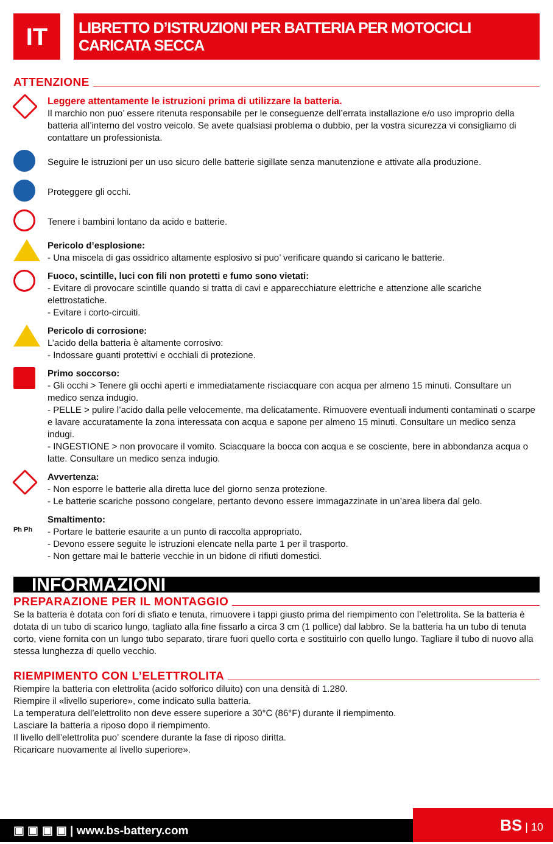IT
LIBRETTO D’ISTRUZIONI PER BATTERIA PER MOTOCICLI CARICATA SECCA
ATTENZIONE
Leggere attentamente le istruzioni prima di utilizzare la batteria.
Il marchio non puo’ essere ritenuta responsabile per le conseguenze dell’errata installazione e/o uso improprio della batteria all’interno del vostro veicolo. Se avete qualsiasi problema o dubbio, per la vostra sicurezza vi consigliamo di contattare un professionista.
Seguire le istruzioni per un uso sicuro delle batterie sigillate senza manutenzione e attivate alla produzione.
Proteggere gli occhi.
Tenere i bambini lontano da acido e batterie.
Pericolo d’esplosione:
- Una miscela di gas ossidrico altamente esplosivo si puo’ verificare quando si caricano le batterie.
Fuoco, scintille, luci con fili non protetti e fumo sono vietati:
- Evitare di provocare scintille quando si tratta di cavi e apparecchiature elettriche e attenzione alle scariche elettrostatiche.
- Evitare i corto-circuiti.
Pericolo di corrosione:
L’acido della batteria è altamente corrosivo:
- Indossare guanti protettivi e occhiali di protezione.
Primo soccorso:
- Gli occhi > Tenere gli occhi aperti e immediatamente risciacquare con acqua per almeno 15 minuti. Consultare un medico senza indugio.
- PELLE > pulire l’acido dalla pelle velocemente, ma delicatamente. Rimuovere eventuali indumenti contaminati o scarpe e lavare accuratamente la zona interessata con acqua e sapone per almeno 15 minuti. Consultare un medico senza indugi.
- INGESTIONE > non provocare il vomito. Sciacquare la bocca con acqua e se cosciente, bere in abbondanza acqua o latte. Consultare un medico senza indugio.
Avvertenza:
- Non esporre le batterie alla diretta luce del giorno senza protezione.
- Le batterie scariche possono congelare, pertanto devono essere immagazzinate in un’area libera dal gelo.
Ph Ph
Smaltimento:
- Portare le batterie esaurite a un punto di raccolta appropriato.
- Devono essere seguite le istruzioni elencate nella parte 1 per il trasporto.
- Non gettare mai le batterie vecchie in un bidone di rifiuti domestici.
INFORMAZIONI
PREPARAZIONE PER IL MONTAGGIO
Se la batteria è dotata con fori di sfiato e tenuta, rimuovere i tappi giusto prima del riempimento con l’elettrolita. Se la batteria è dotata di un tubo di scarico lungo, tagliato alla fine fissarlo a circa 3 cm (1 pollice) dal labbro. Se la batteria ha un tubo di tenuta corto, viene fornita con un lungo tubo separato, tirare fuori quello corta e sostituirlo con quello lungo. Tagliare il tubo di nuovo alla stessa lunghezza di quello vecchio.
RIEMPIMENTO CON L’ELETTROLITA
Riempire la batteria con elettrolita (acido solforico diluito) con una densità di 1.280.
Riempire il «livello superiore», come indicato sulla batteria.
La temperatura dell’elettrolito non deve essere superiore a 30°C (86°F) durante il riempimento.
Lasciare la batteria a riposo dopo il riempimento.
Il livello dell’elettrolita puo’ scendere durante la fase di riposo diritta.
Ricaricare nuovamente al livello superiore».
▣ ▣ ▣ ▣ | www.bs-battery.com BS | 10